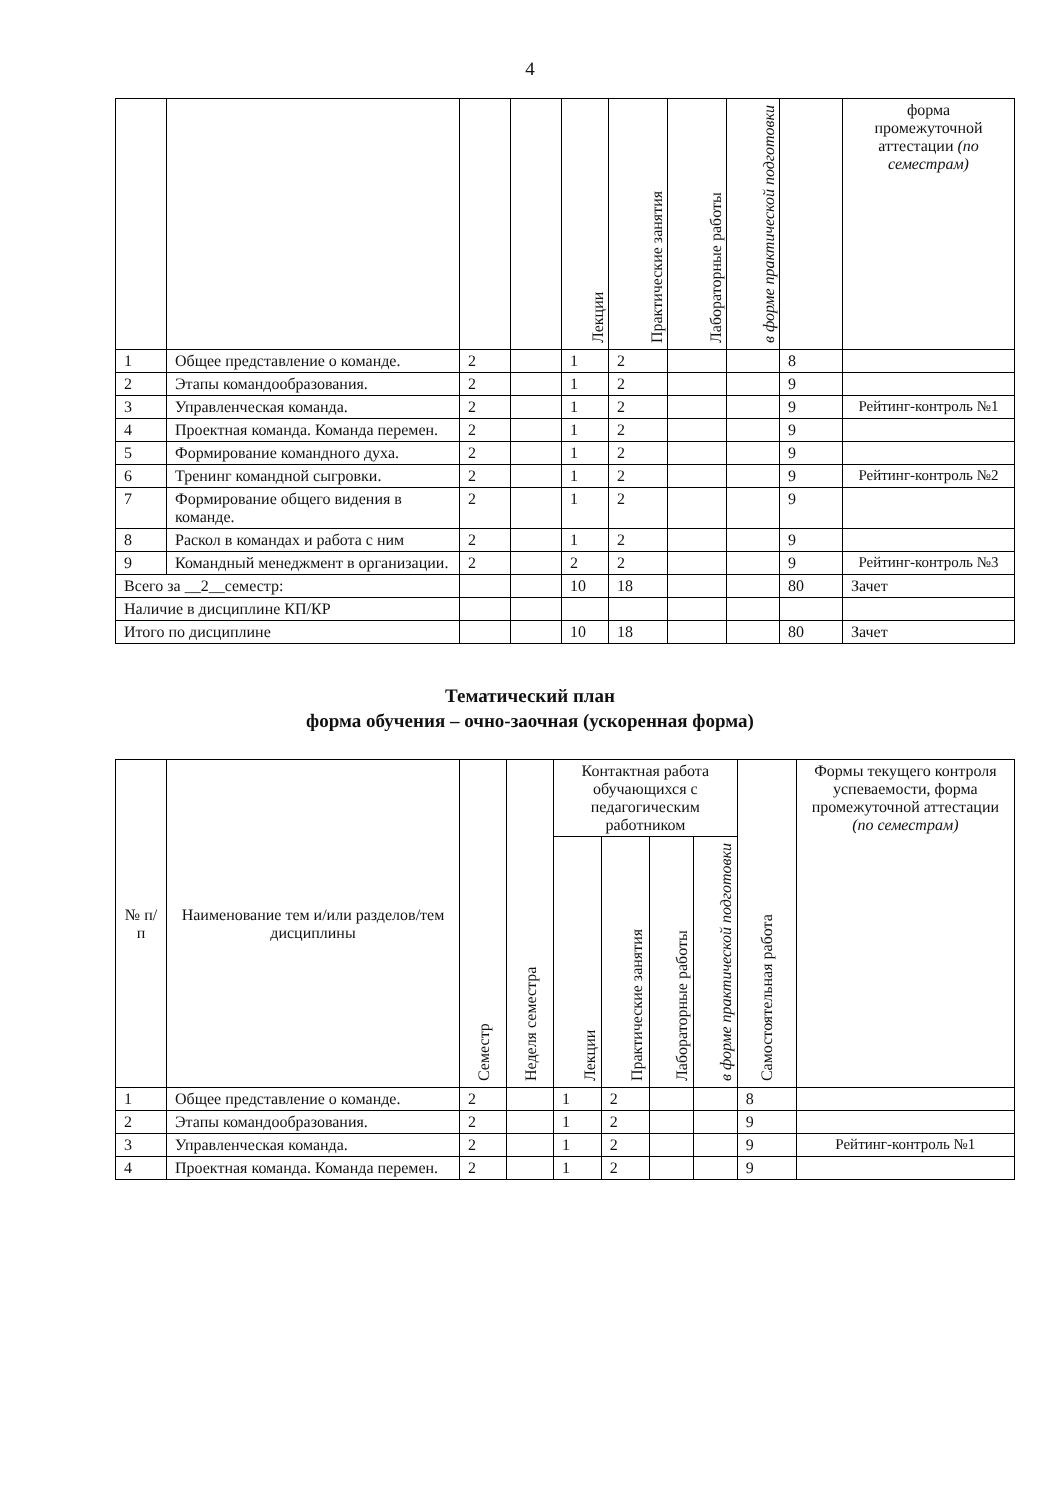4
| | | | | Лекции | Практические занятия | Лабораторные работы | в форме практической подготовки | | форма промежуточной аттестации (по семестрам) |
| --- | --- | --- | --- | --- | --- | --- | --- | --- | --- |
| 1 | Общее представление о команде. | 2 | | 1 | 2 | | | 8 | |
| 2 | Этапы командообразования. | 2 | | 1 | 2 | | | 9 | |
| 3 | Управленческая команда. | 2 | | 1 | 2 | | | 9 | Рейтинг-контроль №1 |
| 4 | Проектная команда. Команда перемен. | 2 | | 1 | 2 | | | 9 | |
| 5 | Формирование командного духа. | 2 | | 1 | 2 | | | 9 | |
| 6 | Тренинг командной сыгровки. | 2 | | 1 | 2 | | | 9 | Рейтинг-контроль №2 |
| 7 | Формирование общего видения в команде. | 2 | | 1 | 2 | | | 9 | |
| 8 | Раскол в командах и работа с ним | 2 | | 1 | 2 | | | 9 | |
| 9 | Командный менеджмент в организации. | 2 | | 2 | 2 | | | 9 | Рейтинг-контроль №3 |
| Всего за __2__семестр: | | | | 10 | 18 | | | 80 | Зачет |
| Наличие в дисциплине КП/КР | | | | | | | | | |
| Итого по дисциплине | | | | 10 | 18 | | | 80 | Зачет |
Тематический план
форма обучения – очно-заочная (ускоренная форма)
| № п/п | Наименование тем и/или разделов/тем дисциплины | Семестр | Неделя семестра | Контактная работа обучающихся с педагогическим работником | | | | Самостоятельная работа | Формы текущего контроля успеваемости, форма промежуточной аттестации (по семестрам) |
| --- | --- | --- | --- | --- | --- | --- | --- | --- | --- |
| | | | | Лекции | Практические занятия | Лабораторные работы | в форме практической подготовки | | |
| 1 | Общее представление о команде. | 2 | | 1 | 2 | | | 8 | |
| 2 | Этапы командообразования. | 2 | | 1 | 2 | | | 9 | |
| 3 | Управленческая команда. | 2 | | 1 | 2 | | | 9 | Рейтинг-контроль №1 |
| 4 | Проектная команда. Команда перемен. | 2 | | 1 | 2 | | | 9 | |